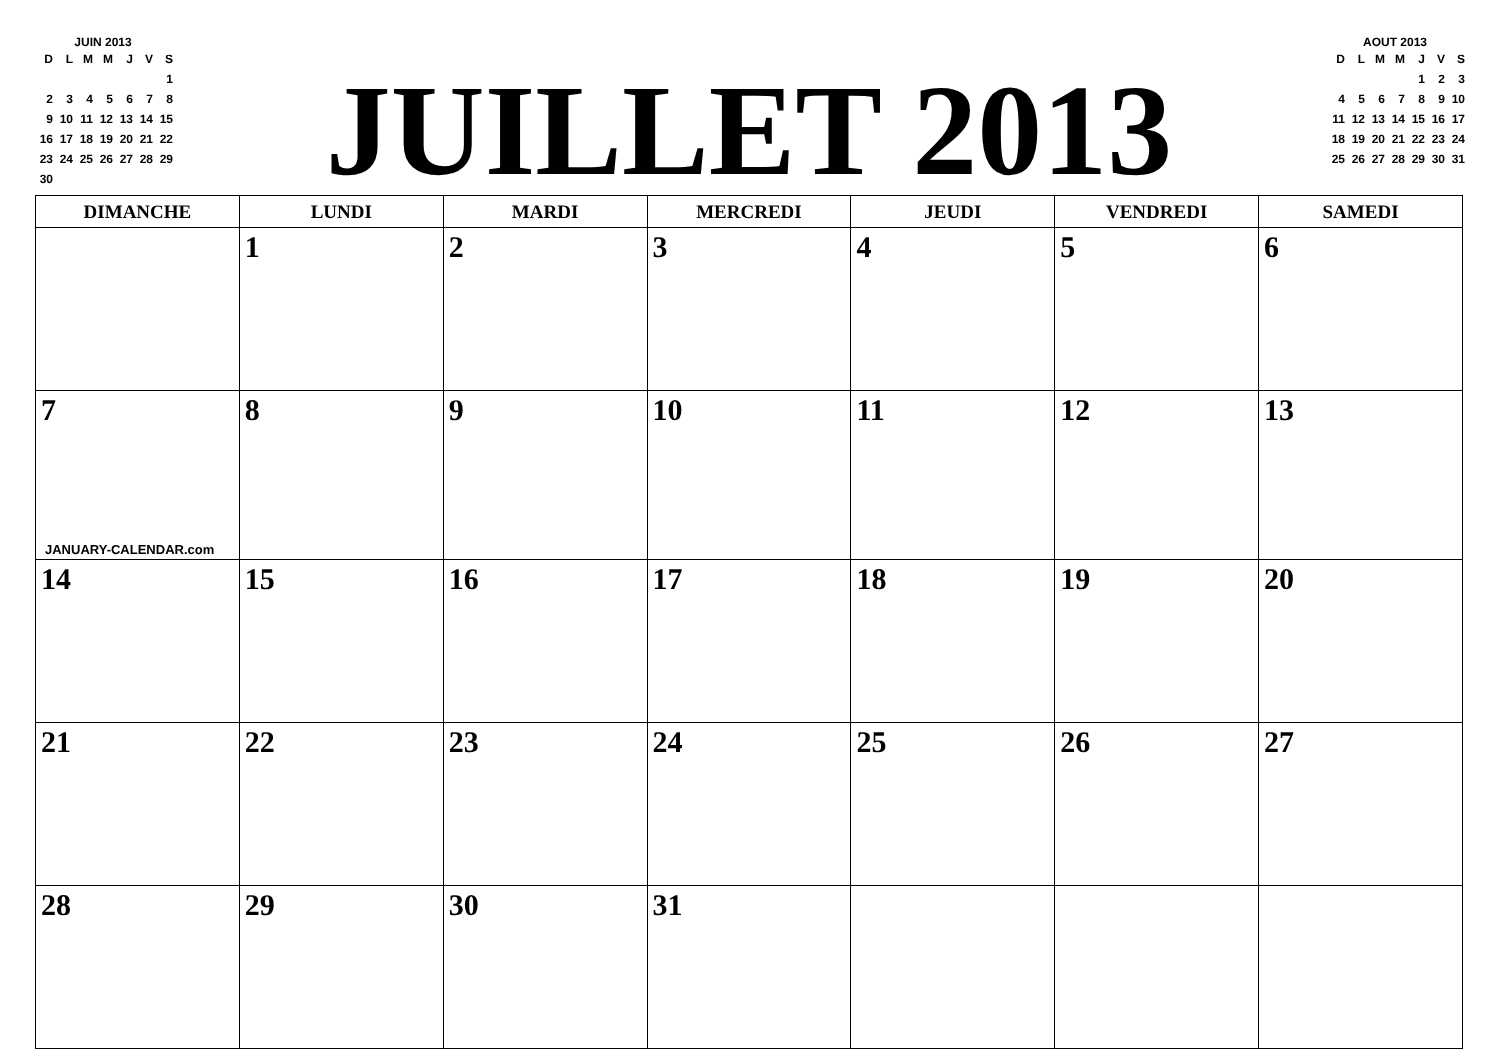JUIN 2013
| D | L | M | M | J | V | S |
| --- | --- | --- | --- | --- | --- | --- |
| | | | | | | 1 |
| 2 | 3 | 4 | 5 | 6 | 7 | 8 |
| 9 | 10 | 11 | 12 | 13 | 14 | 15 |
| 16 | 17 | 18 | 19 | 20 | 21 | 22 |
| 23 | 24 | 25 | 26 | 27 | 28 | 29 |
| 30 | | | | | | |
JUILLET 2013
AOUT 2013
| D | L | M | M | J | V | S |
| --- | --- | --- | --- | --- | --- | --- |
| | | | | 1 | 2 | 3 |
| 4 | 5 | 6 | 7 | 8 | 9 | 10 |
| 11 | 12 | 13 | 14 | 15 | 16 | 17 |
| 18 | 19 | 20 | 21 | 22 | 23 | 24 |
| 25 | 26 | 27 | 28 | 29 | 30 | 31 |
| DIMANCHE | LUNDI | MARDI | MERCREDI | JEUDI | VENDREDI | SAMEDI |
| --- | --- | --- | --- | --- | --- | --- |
| | 1 | 2 | 3 | 4 | 5 | 6 |
| 7 JANUARY-CALENDAR.com | 8 | 9 | 10 | 11 | 12 | 13 |
| 14 | 15 | 16 | 17 | 18 | 19 | 20 |
| 21 | 22 | 23 | 24 | 25 | 26 | 27 |
| 28 | 29 | 30 | 31 | | | |